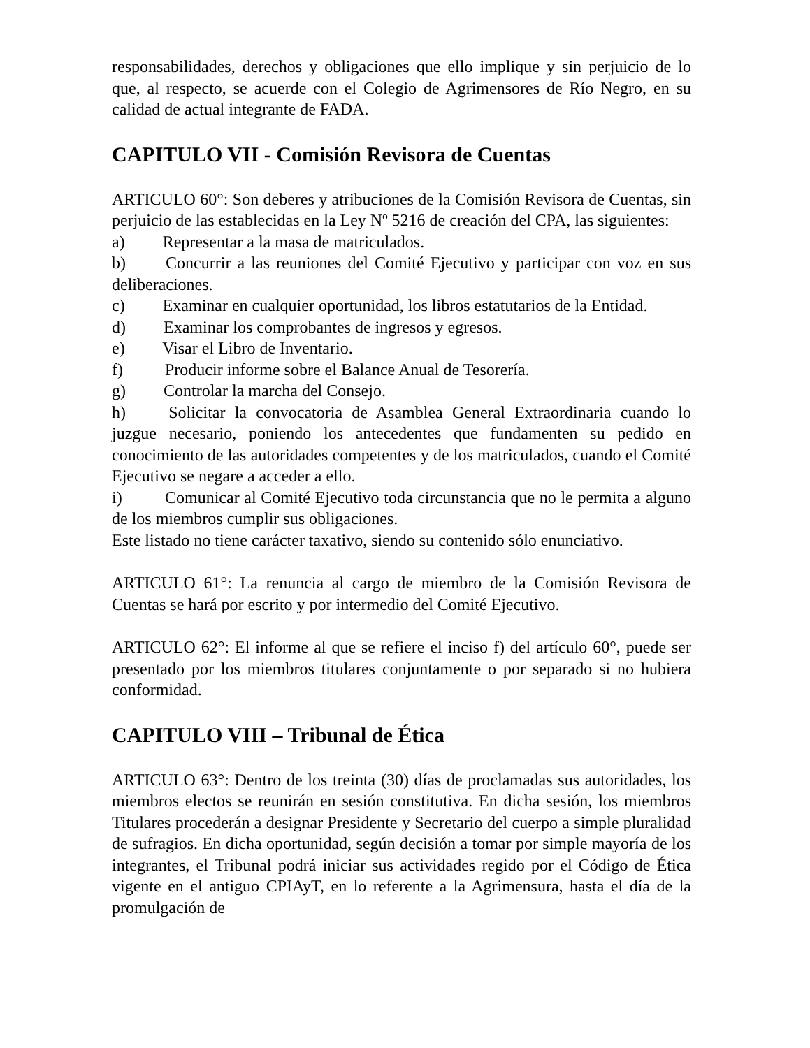responsabilidades, derechos y obligaciones que ello implique y sin perjuicio de lo que, al respecto, se acuerde con el Colegio de Agrimensores de Río Negro, en su calidad de actual integrante de FADA.
CAPITULO VII - Comisión Revisora de Cuentas
ARTICULO 60°: Son deberes y atribuciones de la Comisión Revisora de Cuentas, sin perjuicio de las establecidas en la Ley Nº 5216 de creación del CPA, las siguientes:
a)   Representar a la masa de matriculados.
b)   Concurrir a las reuniones del Comité Ejecutivo y participar con voz en sus deliberaciones.
c)   Examinar en cualquier oportunidad, los libros estatutarios de la Entidad.
d)   Examinar los comprobantes de ingresos y egresos.
e)   Visar el Libro de Inventario.
f)   Producir informe sobre el Balance Anual de Tesorería.
g)   Controlar la marcha del Consejo.
h)   Solicitar la convocatoria de Asamblea General Extraordinaria cuando lo juzgue necesario, poniendo los antecedentes que fundamenten su pedido en conocimiento de las autoridades competentes y de los matriculados, cuando el Comité Ejecutivo se negare a acceder a ello.
i)   Comunicar al Comité Ejecutivo toda circunstancia que no le permita a alguno de los miembros cumplir sus obligaciones.
Este listado no tiene carácter taxativo, siendo su contenido sólo enunciativo.
ARTICULO 61°: La renuncia al cargo de miembro de la Comisión Revisora de Cuentas se hará por escrito y por intermedio del Comité Ejecutivo.
ARTICULO 62°: El informe al que se refiere el inciso f) del artículo 60°, puede ser presentado por los miembros titulares conjuntamente o por separado si no hubiera conformidad.
CAPITULO VIII – Tribunal de Ética
ARTICULO 63°: Dentro de los treinta (30) días de proclamadas sus autoridades, los miembros electos se reunirán en sesión constitutiva. En dicha sesión, los miembros Titulares procederán a designar Presidente y Secretario del cuerpo a simple pluralidad de sufragios. En dicha oportunidad, según decisión a tomar por simple mayoría de los integrantes, el Tribunal podrá iniciar sus actividades regido por el Código de Ética vigente en el antiguo CPIAyT, en lo referente a la Agrimensura, hasta el día de la promulgación de